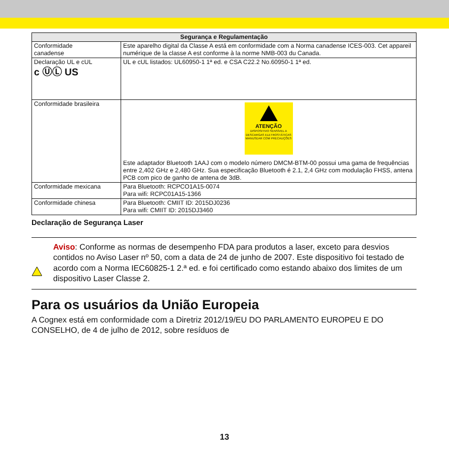| Segurança e Regulamentação | |
| --- | --- |
| Conformidade canadense | Este aparelho digital da Classe A está em conformidade com a Norma canadense ICES-003. Cet appareil numérique de la classe A est conforme à la norme NMB-003 du Canada. |
| Declaração UL e cUL c ⓊⓁ US | UL e cUL listados: UL60950-1 1ª ed. e CSA C22.2 No.60950-1 1ª ed. |
| Conformidade brasileira | ATENÇÃO DISPOSITIVO SENSÍVEL A DESCARGAS ELETROSTÁTICAS MANUSEAR COM PRECAUÇÕES Este adaptador Bluetooth 1AAJ com o modelo número DMCM-BTM-00 possui uma gama de frequências entre 2,402 GHz e 2,480 GHz. Sua especificação Bluetooth é 2.1, 2,4 GHz com modulação FHSS, antena PCB com pico de ganho de antena de 3dB. |
| Conformidade mexicana | Para Bluetooth: RCPCO1A15-0074 Para wifi: RCPC01A15-1366 |
| Conformidade chinesa | Para Bluetooth: CMIIT ID: 2015DJ0236 Para wifi: CMIIT ID: 2015DJ3460 |
Declaração de Segurança Laser
Aviso: Conforme as normas de desempenho FDA para produtos a laser, exceto para desvios contidos no Aviso Laser nº 50, com a data de 24 de junho de 2007. Este dispositivo foi testado de acordo com a Norma IEC60825-1 2.ª ed. e foi certificado como estando abaixo dos limites de um dispositivo Laser Classe 2.
Para os usuários da União Europeia
A Cognex está em conformidade com a Diretriz 2012/19/EU DO PARLAMENTO EUROPEU E DO CONSELHO, de 4 de julho de 2012, sobre resíduos de
13